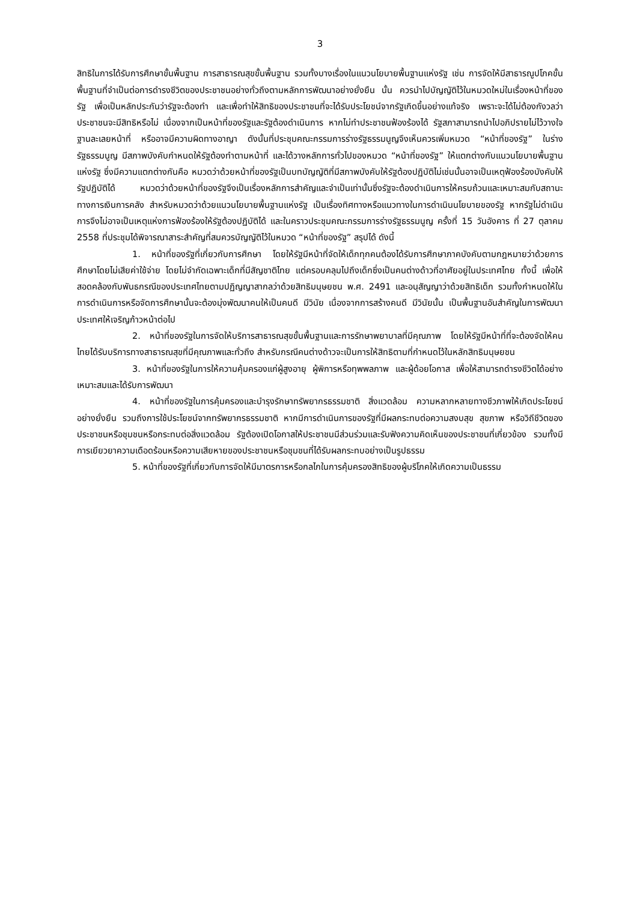3
สิทธิในการได้รับการศึกษาขั้นพื้นฐาน การสาธารณสุขขั้นพื้นฐาน รวมทั้งบางเรื่องในแนวนโยบายพื้นฐานแห่งรัฐ เช่น การจัดให้มีสาธารณูปโภคขั้นพื้นฐานที่จำเป็นต่อการดำรงชีวิตของประชาชนอย่างทั่วถึงตามหลักการพัฒนาอย่างยั่งยืน นั้น ควรนำไปบัญญัติไว้ในหมวดใหม่ในเรื่องหน้าที่ของรัฐ เพื่อเป็นหลักประกันว่ารัฐจะต้องทำ และเพื่อทำให้สิทธิของประชาชนที่จะได้รับประโยชน์จากรัฐเกิดขึ้นอย่างแท้จริง เพราะจะได้ไม่ต้องกังวลว่าประชาชนจะมีสิทธิหรือไม่ เนื่องจากเป็นหน้าที่ของรัฐและรัฐต้องดำเนินการ หากไม่ทำประชาชนฟ้องร้องได้ รัฐสภาสามารถนำไปอภิปรายไม่ไว้วางใจฐานละเลยหน้าที่ หรืออาจมีความผิดทางอาญา ดังนั้นที่ประชุมคณะกรรมการร่างรัฐธรรมนูญจึงเห็นควรเพิ่มหมวด “หน้าที่ของรัฐ” ในร่างรัฐธรรมนูญ มีสภาพบังคับกำหนดให้รัฐต้องทำตามหน้าที่ และได้วางหลักการทั่วไปของหมวด “หน้าที่ของรัฐ” ให้แตกต่างกับแนวนโยบายพื้นฐานแห่งรัฐ ซึ่งมีความแตกต่างกันคือ หมวดว่าด้วยหน้าที่ของรัฐเป็นบทบัญญัติที่มีสภาพบังคับให้รัฐต้องปฏิบัติไม่เช่นนั้นอาจเป็นเหตุฟ้องร้องบังคับให้รัฐปฏิบัติได้ หมวดว่าด้วยหน้าที่ของรัฐจึงเป็นเรื่องหลักการสำคัญและจำเป็นเท่านั้นซึ่งรัฐจะต้องดำเนินการให้ครบถ้วนและเหมาะสมกับสถานะทางการเงินการคลัง สำหรับหมวดว่าด้วยแนวนโยบายพื้นฐานแห่งรัฐ เป็นเรื่องทิศทางหรือแนวทางในการดำเนินนโยบายของรัฐ หากรัฐไม่ดำเนินการจึงไม่อาจเป็นเหตุแห่งการฟ้องร้องให้รัฐต้องปฏิบัติได้ และในคราวประชุมคณะกรรมการร่างรัฐธรรมนูญ ครั้งที่ 15 วันอังคาร ที่ 27 ตุลาคม 2558 ที่ประชุมได้พิจารณาสาระสำคัญที่สมควรบัญญัติไว้ในหมวด “หน้าที่ของรัฐ” สรุปได้ ดังนี้
1. หน้าที่ของรัฐที่เกี่ยวกับการศึกษา โดยให้รัฐมีหน้าที่จัดให้เด็กทุกคนต้องได้รับการศึกษาภาคบังคับตามกฎหมายว่าด้วยการศึกษาโดยไม่เสียค่าใช้จ่าย โดยไม่จำกัดเฉพาะเด็กที่มีสัญชาติไทย แต่ครอบคลุมไปถึงเด็กซึ่งเป็นคนต่างด้าวที่อาศัยอยู่ในประเทศไทย ทั้งนี้ เพื่อให้สอดคล้องกับพันธกรณีของประเทศไทยตามปฏิญญาสากลว่าด้วยสิทธิมนุษยชน พ.ศ. 2491 และอนุสัญญาว่าด้วยสิทธิเด็ก รวมทั้งกำหนดให้ในการดำเนินการหรือจัดการศึกษานั้นจะต้องมุ่งพัฒนาคนให้เป็นคนดี มีวินัย เนื่องจากการสร้างคนดี มีวินัยนั้น เป็นพื้นฐานอันสำคัญในการพัฒนาประเทศให้เจริญก้าวหน้าต่อไป
2. หน้าที่ของรัฐในการจัดให้บริการสาธารณสุขขั้นพื้นฐานและการรักษาพยาบาลที่มีคุณภาพ โดยให้รัฐมีหน้าที่ที่จะต้องจัดให้คนไทยได้รับบริการทางสาธารณสุขที่มีคุณภาพและทั่วถึง สำหรับกรณีคนต่างด้าวจะเป็นการให้สิทธิตามที่กำหนดไว้ในหลักสิทธิมนุษยชน
3. หน้าที่ของรัฐในการให้ความคุ้มครองแก่ผู้สูงอายุ ผู้พิการหรือทุพพลภาพ และผู้ด้อยโอกาส เพื่อให้สามารถดำรงชีวิตได้อย่างเหมาะสมและได้รับการพัฒนา
4. หน้าที่ของรัฐในการคุ้มครองและบำรุงรักษาทรัพยากรธรรมชาติ สิ่งแวดล้อม ความหลากหลายทางชีวภาพให้เกิดประโยชน์อย่างยั่งยืน รวมถึงการใช้ประโยชน์จากทรัพยากรธรรมชาติ หากมีการดำเนินการของรัฐที่มีผลกระทบต่อความสงบสุข สุขภาพ หรือวิถีชีวิตของประชาชนหรือชุมชนหรือกระทบต่อสิ่งแวดล้อม รัฐต้องเปิดโอกาสให้ประชาชนมีส่วนร่วมและรับฟังความคิดเห็นของประชาชนที่เกี่ยวข้อง รวมทั้งมีการเยียวยาความเดือดร้อนหรือความเสียหายของประชาชนหรือชุมชนที่ได้รับผลกระทบอย่างเป็นรูปธรรม
5. หน้าที่ของรัฐที่เกี่ยวกับการจัดให้มีมาตรการหรือกลไกในการคุ้มครองสิทธิของผู้บริโภคให้เกิดความเป็นธรรม